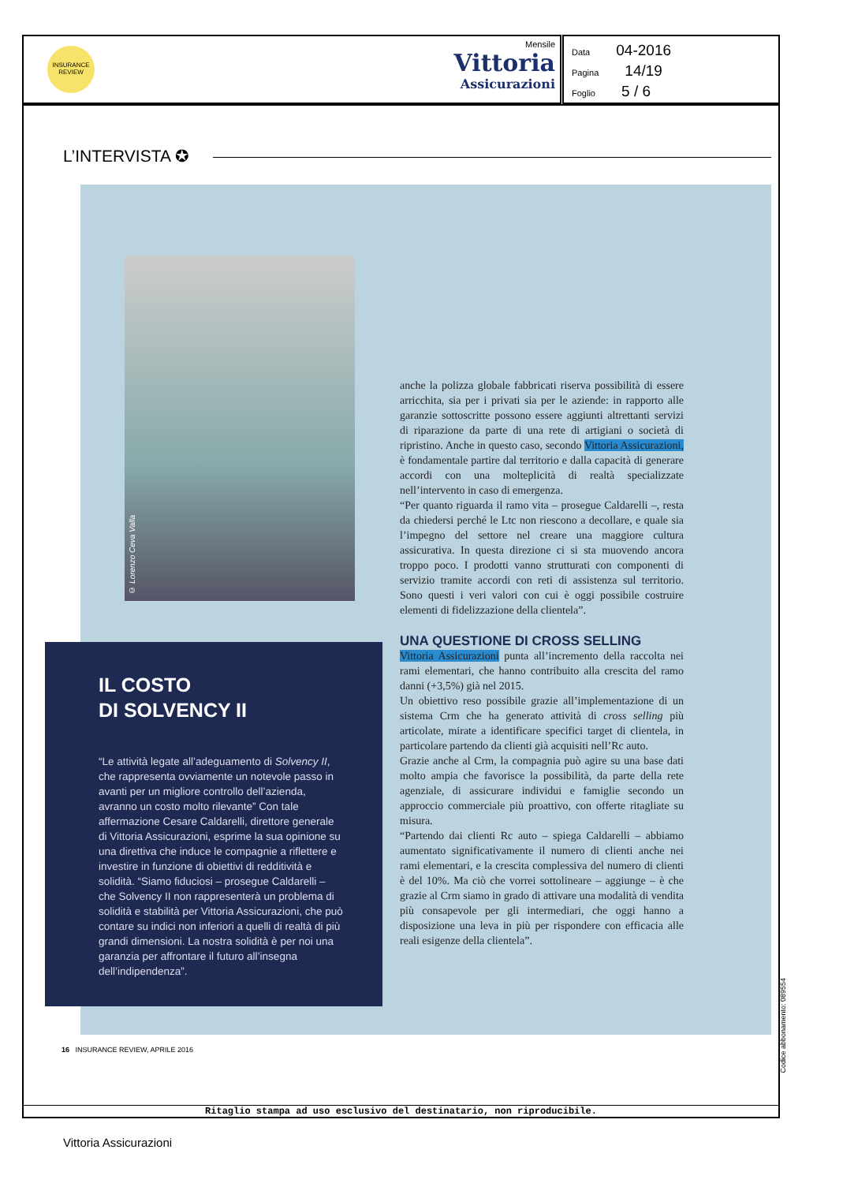INSURANCE REVIEW
Mensile
Vittoria
Assicurazioni
Data 04-2016
Pagina 14/19
Foglio 5 / 6
L’INTERVISTA ✪
© Lorenzo Ceva Valla
IL COSTO
DI SOLVENCY II
“Le attività legate all’adeguamento di Solvency II, che rappresenta ovviamente un notevole passo in avanti per un migliore controllo dell’azienda, avranno un costo molto rilevante” Con tale affermazione Cesare Caldarelli, direttore generale di Vittoria Assicurazioni, esprime la sua opinione su una direttiva che induce le compagnie a riflettere e investire in funzione di obiettivi di redditività e solidità. “Siamo fiduciosi – prosegue Caldarelli – che Solvency II non rappresenterà un problema di solidità e stabilità per Vittoria Assicurazioni, che può contare su indici non inferiori a quelli di realtà di più grandi dimensioni. La nostra solidità è per noi una garanzia per affrontare il futuro all’insegna dell’indipendenza”.
anche la polizza globale fabbricati riserva possibilità di essere arricchita, sia per i privati sia per le aziende: in rapporto alle garanzie sottoscritte possono essere aggiunti altrettanti servizi di riparazione da parte di una rete di artigiani o società di ripristino. Anche in questo caso, secondo Vittoria Assicurazioni, è fondamentale partire dal territorio e dalla capacità di generare accordi con una molteplicità di realtà specializzate nell’intervento in caso di emergenza.
“Per quanto riguarda il ramo vita – prosegue Caldarelli –, resta da chiedersi perché le Ltc non riescono a decollare, e quale sia l’impegno del settore nel creare una maggiore cultura assicurativa. In questa direzione ci si sta muovendo ancora troppo poco. I prodotti vanno strutturati con componenti di servizio tramite accordi con reti di assistenza sul territorio. Sono questi i veri valori con cui è oggi possibile costruire elementi di fidelizzazione della clientela”.
UNA QUESTIONE DI CROSS SELLING
Vittoria Assicurazioni punta all’incremento della raccolta nei rami elementari, che hanno contribuito alla crescita del ramo danni (+3,5%) già nel 2015.
Un obiettivo reso possibile grazie all’implementazione di un sistema Crm che ha generato attività di cross selling più articolate, mirate a identificare specifici target di clientela, in particolare partendo da clienti già acquisiti nell’Rc auto.
Grazie anche al Crm, la compagnia può agire su una base dati molto ampia che favorisce la possibilità, da parte della rete agenziale, di assicurare individui e famiglie secondo un approccio commerciale più proattivo, con offerte ritagliate su misura.
“Partendo dai clienti Rc auto – spiega Caldarelli – abbiamo aumentato significativamente il numero di clienti anche nei rami elementari, e la crescita complessiva del numero di clienti è del 10%. Ma ciò che vorrei sottolineare – aggiunge – è che grazie al Crm siamo in grado di attivare una modalità di vendita più consapevole per gli intermediari, che oggi hanno a disposizione una leva in più per rispondere con efficacia alle reali esigenze della clientela”.
16 INSURANCE REVIEW, APRILE 2016
Ritaglio stampa ad uso esclusivo del destinatario, non riproducibile.
Codice abbonamento: 089554
Vittoria Assicurazioni